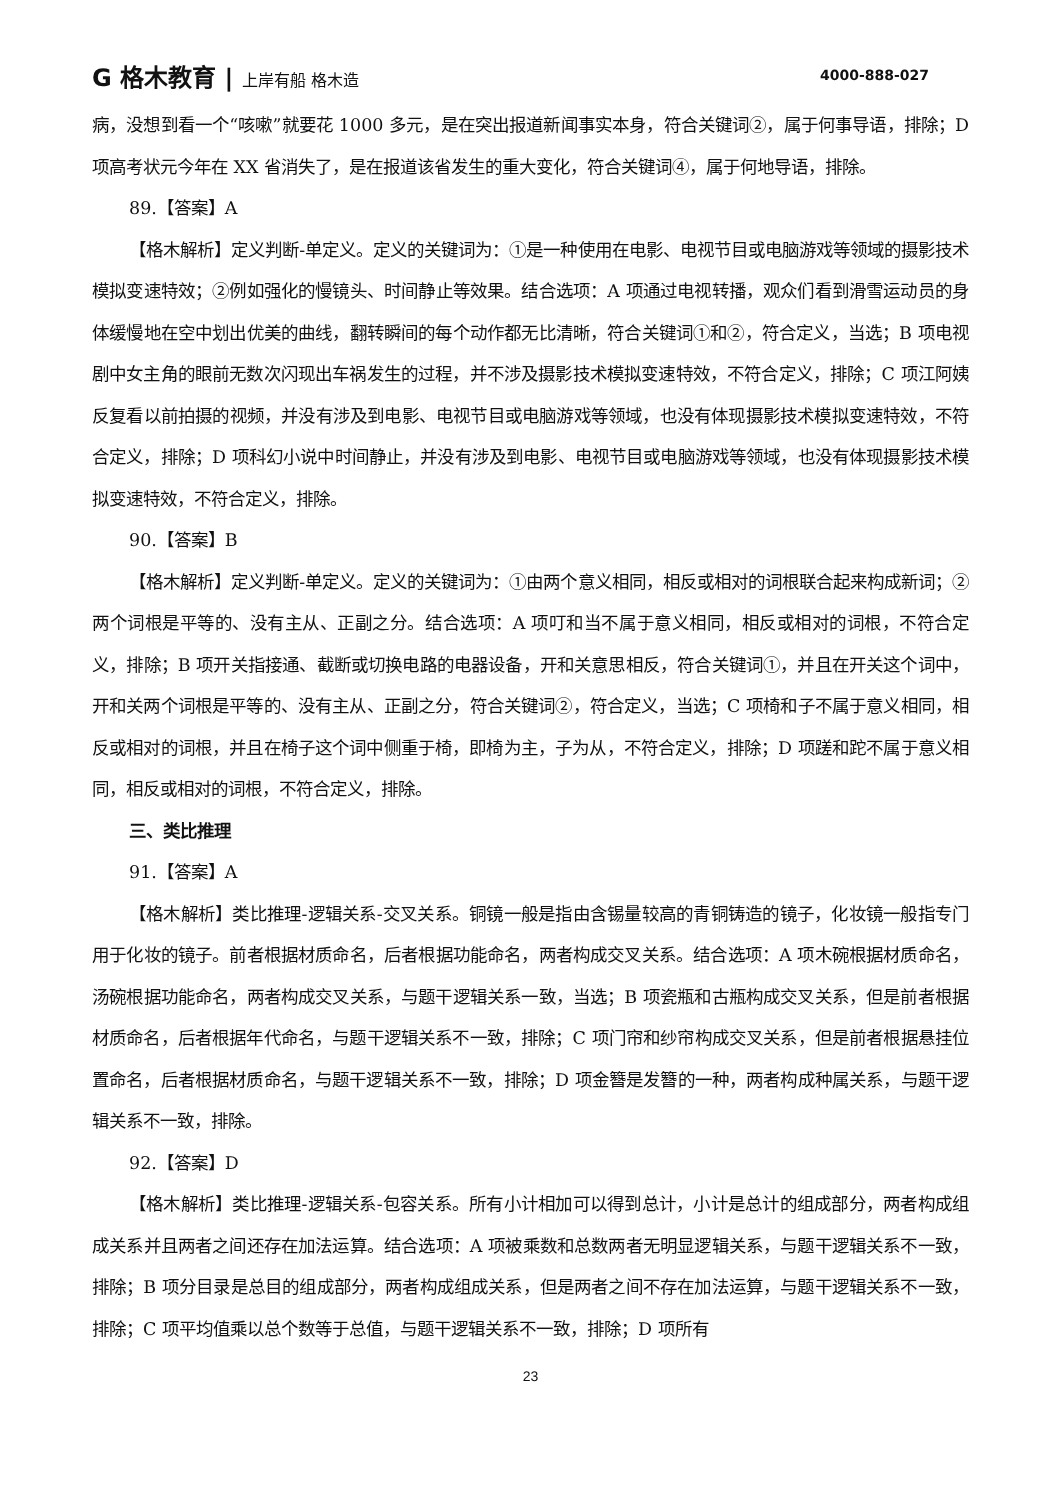G 格木教育 | 上岸有船 格木造 4000-888-027
病，没想到看一个“咳嗽”就要花 1000 多元，是在突出报道新闻事实本身，符合关键词②，属于何事导语，排除；D 项高考状元今年在 XX 省消失了，是在报道该省发生的重大变化，符合关键词④，属于何地导语，排除。
89.【答案】A
【格木解析】定义判断-单定义。定义的关键词为：①是一种使用在电影、电视节目或电脑游戏等领域的摄影技术模拟变速特效；②例如强化的慢镜头、时间静止等效果。结合选项：A 项通过电视转播，观众们看到滑雪运动员的身体缓慢地在空中划出优美的曲线，翻转瞬间的每个动作都无比清晰，符合关键词①和②，符合定义，当选；B 项电视剧中女主角的眼前无数次闪现出车祸发生的过程，并不涉及摄影技术模拟变速特效，不符合定义，排除；C 项江阿姨反复看以前拍摄的视频，并没有涉及到电影、电视节目或电脑游戏等领域，也没有体现摄影技术模拟变速特效，不符合定义，排除；D 项科幻小说中时间静止，并没有涉及到电影、电视节目或电脑游戏等领域，也没有体现摄影技术模拟变速特效，不符合定义，排除。
90.【答案】B
【格木解析】定义判断-单定义。定义的关键词为：①由两个意义相同，相反或相对的词根联合起来构成新词；②两个词根是平等的、没有主从、正副之分。结合选项：A 项叮和当不属于意义相同，相反或相对的词根，不符合定义，排除；B 项开关指接通、截断或切换电路的电器设备，开和关意思相反，符合关键词①，并且在开关这个词中，开和关两个词根是平等的、没有主从、正副之分，符合关键词②，符合定义，当选；C 项椅和子不属于意义相同，相反或相对的词根，并且在椅子这个词中侧重于椅，即椅为主，子为从，不符合定义，排除；D 项蹉和跎不属于意义相同，相反或相对的词根，不符合定义，排除。
三、类比推理
91.【答案】A
【格木解析】类比推理-逻辑关系-交叉关系。铜镜一般是指由含锡量较高的青铜铸造的镜子，化妆镜一般指专门用于化妆的镜子。前者根据材质命名，后者根据功能命名，两者构成交叉关系。结合选项：A 项木碗根据材质命名，汤碗根据功能命名，两者构成交叉关系，与题干逻辑关系一致，当选；B 项瓷瓶和古瓶构成交叉关系，但是前者根据材质命名，后者根据年代命名，与题干逻辑关系不一致，排除；C 项门帘和纱帘构成交叉关系，但是前者根据悬挂位置命名，后者根据材质命名，与题干逻辑关系不一致，排除；D 项金簪是发簪的一种，两者构成种属关系，与题干逻辑关系不一致，排除。
92.【答案】D
【格木解析】类比推理-逻辑关系-包容关系。所有小计相加可以得到总计，小计是总计的组成部分，两者构成组成关系并且两者之间还存在加法运算。结合选项：A 项被乘数和总数两者无明显逻辑关系，与题干逻辑关系不一致，排除；B 项分目录是总目的组成部分，两者构成组成关系，但是两者之间不存在加法运算，与题干逻辑关系不一致，排除；C 项平均值乘以总个数等于总值，与题干逻辑关系不一致，排除；D 项所有
23